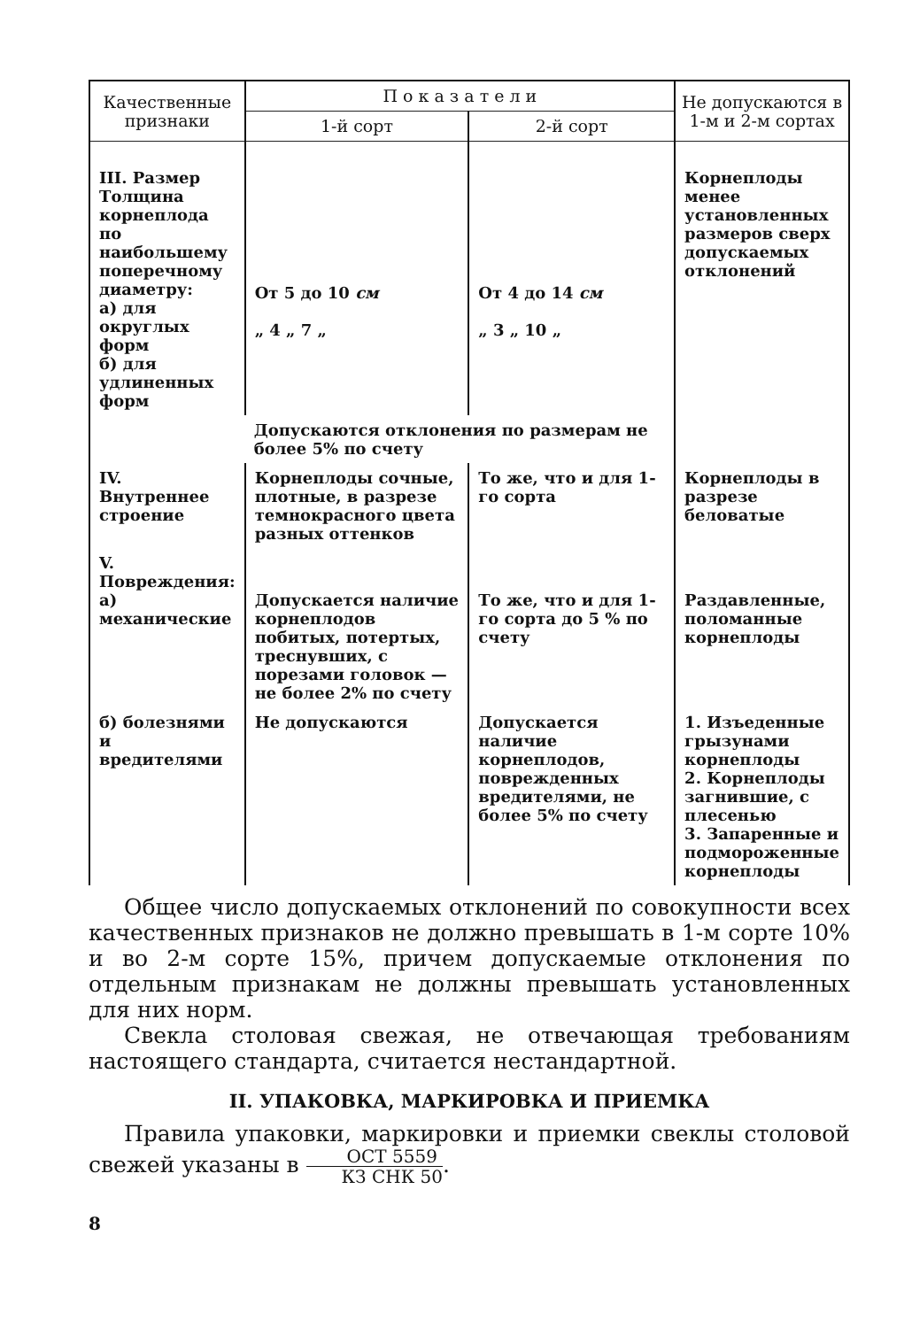| Качественные признаки | П о к а з а т е л и | | Не допускаются в 1-м и 2-м сортах |
| --- | --- | --- | --- |
| | 1-й сорт | 2-й сорт | |
| III. Размер Толщина корнеплода по наибольшему поперечному диаметру: а) для округлых форм б) для удлиненных форм | От 5 до 10 см „ 4 „ 7 „ | От 4 до 14 см „ 3 „ 10 „ | Корнеплоды менее установленных размеров сверх допускаемых отклонений |
| | Допускаются отклонения по размерам не более 5% по счету | | |
| IV. Внутреннее строение | Корнеплоды сочные, плотные, в разрезе темнокрасного цвета разных оттенков | То же, что и для 1-го сорта | Корнеплоды в разрезе беловатые |
| V. Повреждения: а) механические | Допускается наличие корнеплодов побитых, потертых, треснувших, с порезами головок — не более 2% по счету | То же, что и для 1-го сорта до 5 % по счету | Раздавленные, поломанные корнеплоды |
| б) болезнями и вредителями | Не допускаются | Допускается наличие корнеплодов, поврежденных вредителями, не более 5% по счету | 1. Изъеденные грызунами корнеплоды 2. Корнеплоды загнившие, с плесенью 3. Запаренные и подмороженные корнеплоды |
Общее число допускаемых отклонений по совокупности всех качественных признаков не должно превышать в 1-м сорте 10% и во 2-м сорте 15%, причем допускаемые отклонения по отдельным признакам не должны превышать установленных для них норм.
Свекла столовая свежая, не отвечающая требованиям настоящего стандарта, считается нестандартной.
II. УПАКОВКА, МАРКИРОВКА И ПРИЕМКА
Правила упаковки, маркировки и приемки свеклы столовой свежей указаны в ОСТ 5559 КЗ СНК 50.
8